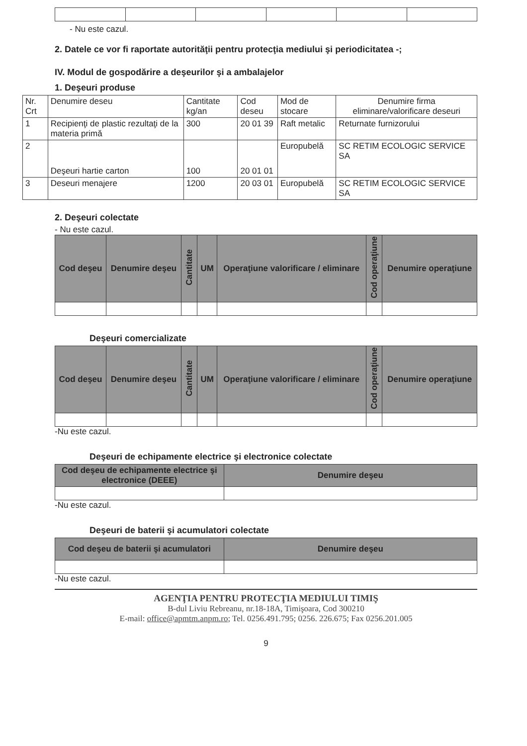- Nu este cazul.
2. Datele ce vor fi raportate autorităţii pentru protecţia mediului şi periodicitatea -;
IV. Modul de gospodărire a deşeurilor şi a ambalajelor
1. Deşeuri produse
| Nr. Crt | Denumire deseu | Cantitate kg/an | Cod deseu | Mod de stocare | Denumire firma eliminare/valorificare deseuri |
| 1 | Recipienţi de plastic rezultaţi de la materia primă | 300 | 20 01 39 | Raft metalic | Returnate furnizorului |
| 2 | Deşeuri hartie carton | 100 | 20 01 01 | Europubelă | SC RETIM ECOLOGIC SERVICE SA |
| 3 | Deseuri menajere | 1200 | 20 03 01 | Europubelă | SC RETIM ECOLOGIC SERVICE SA |
2. Deşeuri colectate
- Nu este cazul.
| Cod deşeu | Denumire deşeu | Cantitate | UM | Operaţiune valorificare / eliminare | Cod operaţiune | Denumire operaţiune |
| --- | --- | --- | --- | --- | --- | --- |
Deşeuri comercializate
| Cod deşeu | Denumire deşeu | Cantitate | UM | Operaţiune valorificare / eliminare | Cod operaţiune | Denumire operaţiune |
| --- | --- | --- | --- | --- | --- | --- |
-Nu este cazul.
Deşeuri de echipamente electrice şi electronice colectate
| Cod deşeu de echipamente electrice şi electronice (DEEE) | Denumire deşeu |
| --- | --- |
-Nu este cazul.
Deşeuri de baterii şi acumulatori colectate
| Cod deşeu de baterii şi acumulatori | Denumire deşeu |
| --- | --- |
-Nu este cazul.
AGENŢIA PENTRU PROTECŢIA MEDIULUI TIMIŞ
B-dul Liviu Rebreanu, nr.18-18A, Timişoara, Cod 300210
E-mail: office@apmtm.anpm.ro; Tel. 0256.491.795; 0256. 226.675; Fax 0256.201.005
9